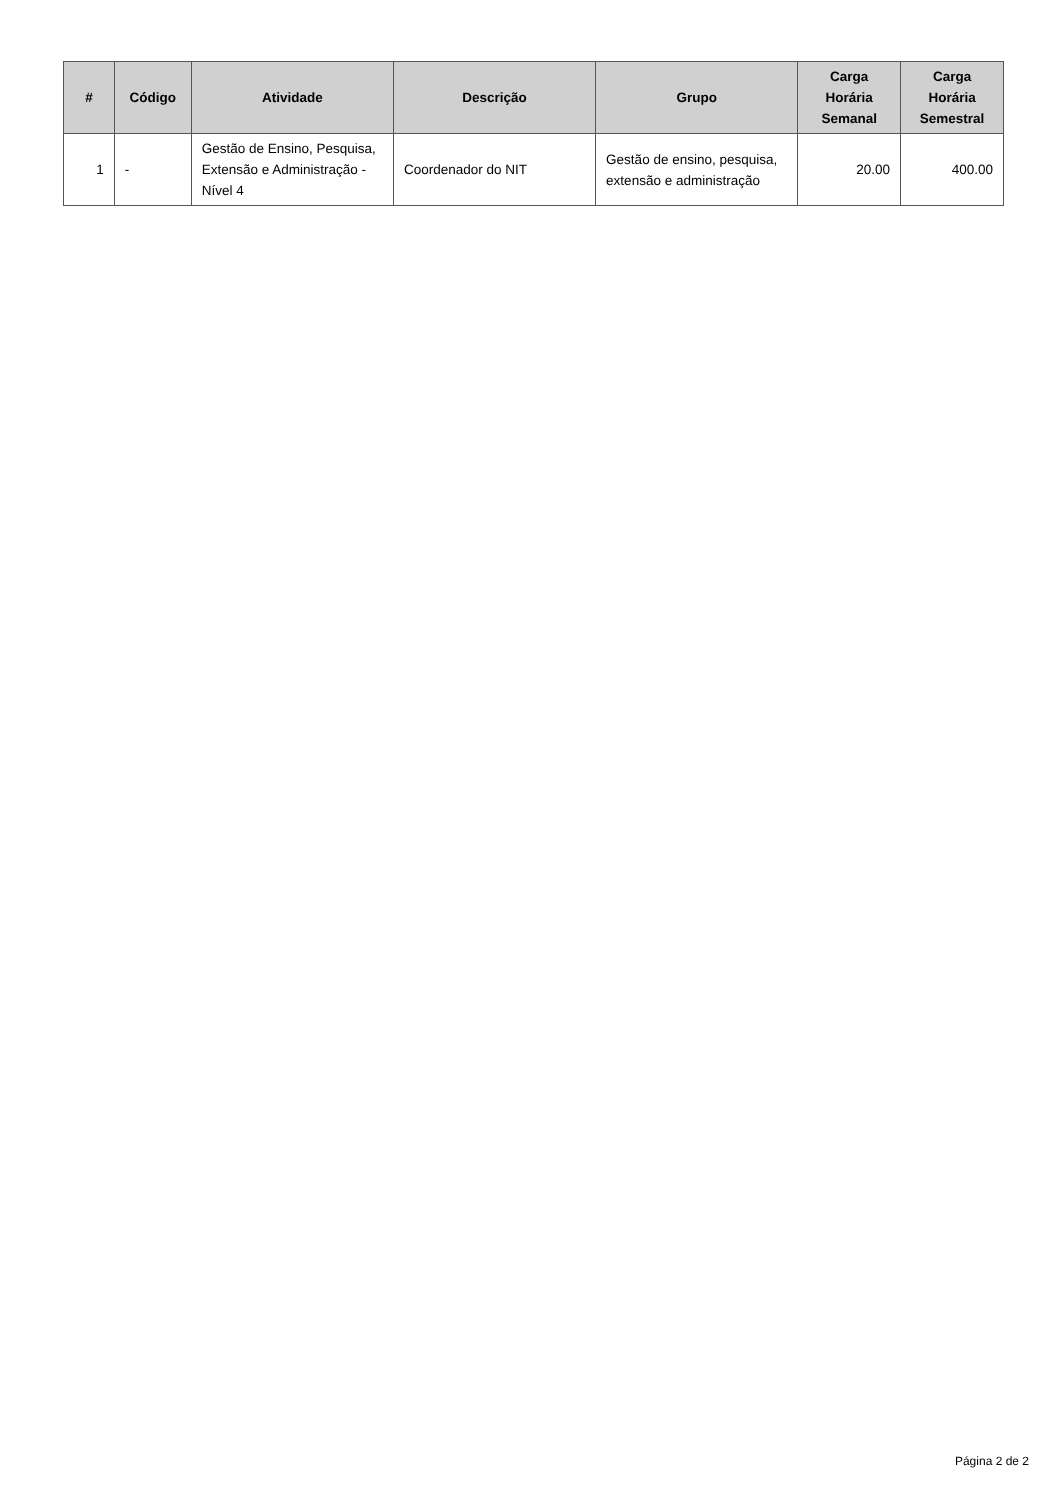| # | Código | Atividade | Descrição | Grupo | Carga Horária Semanal | Carga Horária Semestral |
| --- | --- | --- | --- | --- | --- | --- |
| 1 | - | Gestão de Ensino, Pesquisa, Extensão e Administração - Nível 4 | Coordenador do NIT | Gestão de ensino, pesquisa, extensão e administração | 20.00 | 400.00 |
Página 2 de 2